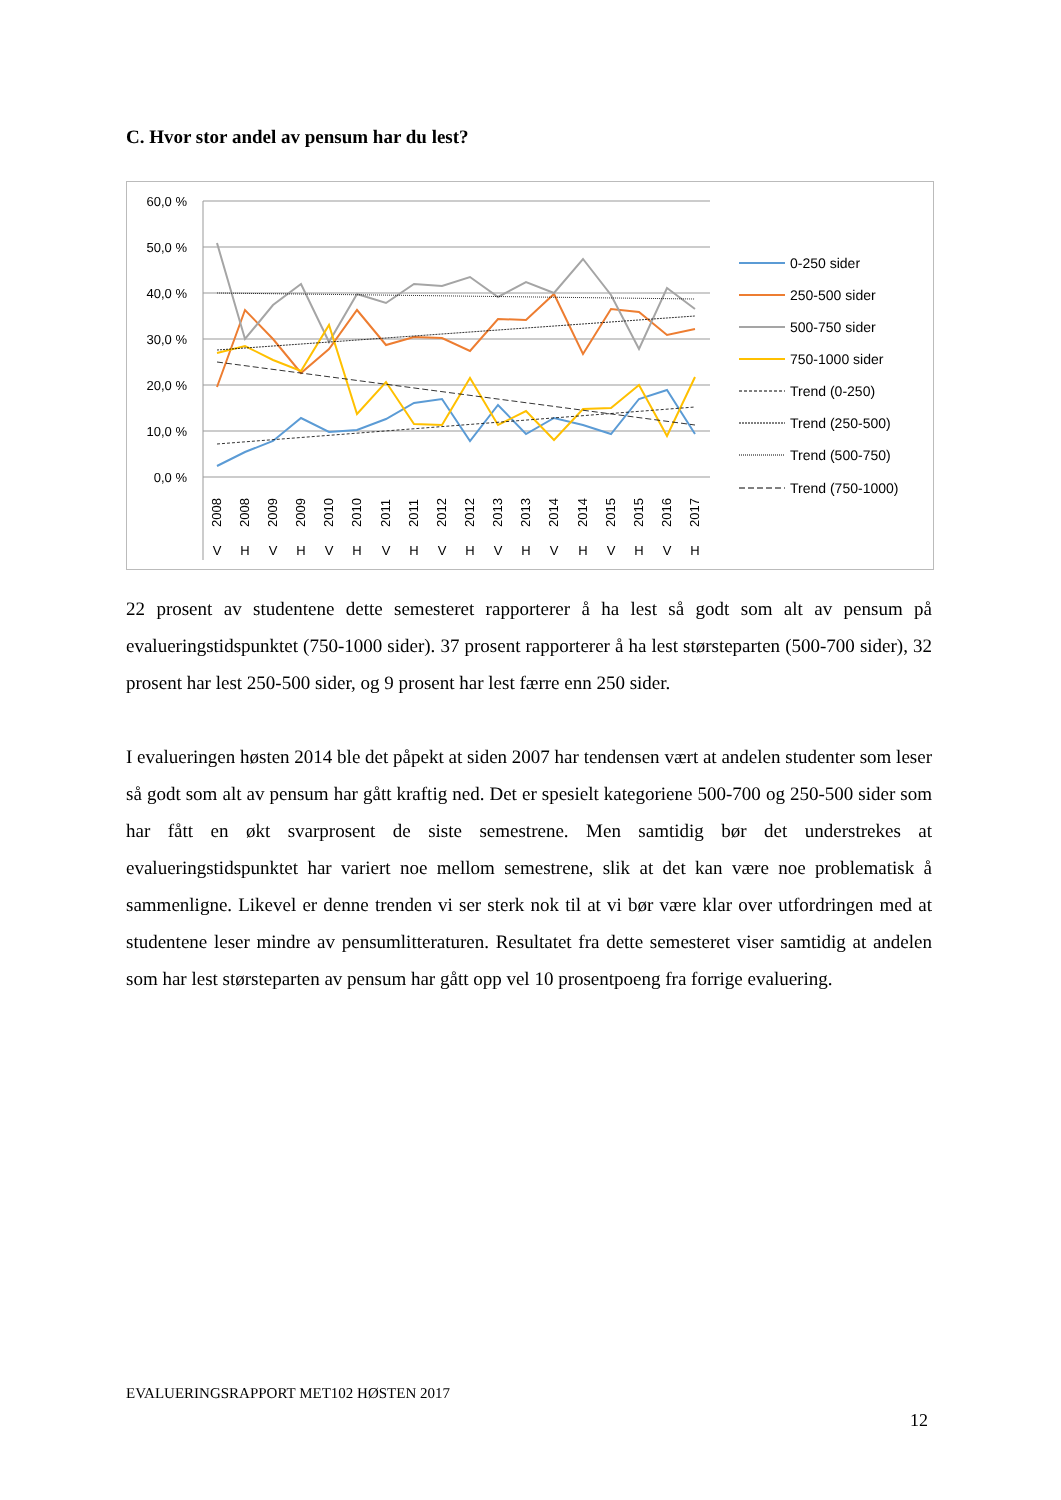C. Hvor stor andel av pensum har du lest?
60,0 %
50,0 %
40,0 %
30,0 %
20,0 %
10,0 %
0,0 %
2008
2008
2009
2009
2010
2010
2011
2011
2012
2012
2013
2013
2014
2014
2015
2015
2016
2017
V
H
V
H
V
H
V
H
V
H
V
H
V
H
V
H
V
H
0-250 sider
250-500 sider
500-750 sider
750-1000 sider
Trend (0-250)
Trend (250-500)
Trend (500-750)
Trend (750-1000)
22 prosent av studentene dette semesteret rapporterer å ha lest så godt som alt av pensum på evalueringstidspunktet (750-1000 sider). 37 prosent rapporterer å ha lest størsteparten (500-700 sider), 32 prosent har lest 250-500 sider, og 9 prosent har lest færre enn 250 sider.
I evalueringen høsten 2014 ble det påpekt at siden 2007 har tendensen vært at andelen studenter som leser så godt som alt av pensum har gått kraftig ned. Det er spesielt kategoriene 500-700 og 250-500 sider som har fått en økt svarprosent de siste semestrene. Men samtidig bør det understrekes at evalueringstidspunktet har variert noe mellom semestrene, slik at det kan være noe problematisk å sammenligne. Likevel er denne trenden vi ser sterk nok til at vi bør være klar over utfordringen med at studentene leser mindre av pensumlitteraturen. Resultatet fra dette semesteret viser samtidig at andelen som har lest størsteparten av pensum har gått opp vel 10 prosentpoeng fra forrige evaluering.
EVALUERINGSRAPPORT MET102 HØSTEN 2017
12